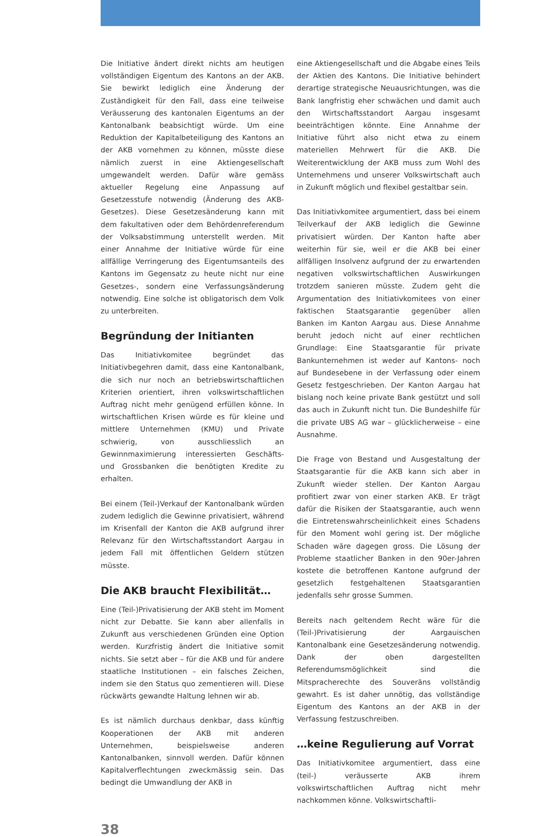Die Initiative ändert direkt nichts am heutigen vollständigen Eigentum des Kantons an der AKB. Sie bewirkt lediglich eine Änderung der Zuständigkeit für den Fall, dass eine teilweise Veräusserung des kantonalen Eigentums an der Kantonalbank beabsichtigt würde. Um eine Reduktion der Kapitalbeteiligung des Kantons an der AKB vornehmen zu können, müsste diese nämlich zuerst in eine Aktiengesellschaft umgewandelt werden. Dafür wäre gemäss aktueller Regelung eine Anpassung auf Gesetzesstufe notwendig (Änderung des AKB-Gesetzes). Diese Gesetzesänderung kann mit dem fakultativen oder dem Behördenreferendum der Volksabstimmung unterstellt werden. Mit einer Annahme der Initiative würde für eine allfällige Verringerung des Eigentumsanteils des Kantons im Gegensatz zu heute nicht nur eine Gesetzes-, sondern eine Verfassungsänderung notwendig. Eine solche ist obligatorisch dem Volk zu unterbreiten.
Begründung der Initianten
Das Initiativkomitee begründet das Initiativbegehren damit, dass eine Kantonalbank, die sich nur noch an betriebswirtschaftlichen Kriterien orientiert, ihren volkswirtschaftlichen Auftrag nicht mehr genügend erfüllen könne. In wirtschaftlichen Krisen würde es für kleine und mittlere Unternehmen (KMU) und Private schwierig, von ausschliesslich an Gewinnmaximierung interessierten Geschäfts- und Grossbanken die benötigten Kredite zu erhalten.
Bei einem (Teil-)Verkauf der Kantonalbank würden zudem lediglich die Gewinne privatisiert, während im Krisenfall der Kanton die AKB aufgrund ihrer Relevanz für den Wirtschaftsstandort Aargau in jedem Fall mit öffentlichen Geldern stützen müsste.
Die AKB braucht Flexibilität…
Eine (Teil-)Privatisierung der AKB steht im Moment nicht zur Debatte. Sie kann aber allenfalls in Zukunft aus verschiedenen Gründen eine Option werden. Kurzfristig ändert die Initiative somit nichts. Sie setzt aber – für die AKB und für andere staatliche Institutionen – ein falsches Zeichen, indem sie den Status quo zementieren will. Diese rückwärts gewandte Haltung lehnen wir ab.
Es ist nämlich durchaus denkbar, dass künftig Kooperationen der AKB mit anderen Unternehmen, beispielsweise anderen Kantonalbanken, sinnvoll werden. Dafür können Kapitalverflechtungen zweckmässig sein. Das bedingt die Umwandlung der AKB in
eine Aktiengesellschaft und die Abgabe eines Teils der Aktien des Kantons. Die Initiative behindert derartige strategische Neuausrichtungen, was die Bank langfristig eher schwächen und damit auch den Wirtschaftsstandort Aargau insgesamt beeinträchtigen könnte. Eine Annahme der Initiative führt also nicht etwa zu einem materiellen Mehrwert für die AKB. Die Weiterentwicklung der AKB muss zum Wohl des Unternehmens und unserer Volkswirtschaft auch in Zukunft möglich und flexibel gestaltbar sein.
Das Initiativkomitee argumentiert, dass bei einem Teilverkauf der AKB lediglich die Gewinne privatisiert würden. Der Kanton hafte aber weiterhin für sie, weil er die AKB bei einer allfälligen Insolvenz aufgrund der zu erwartenden negativen volkswirtschaftlichen Auswirkungen trotzdem sanieren müsste. Zudem geht die Argumentation des Initiativkomitees von einer faktischen Staatsgarantie gegenüber allen Banken im Kanton Aargau aus. Diese Annahme beruht jedoch nicht auf einer rechtlichen Grundlage: Eine Staatsgarantie für private Bankunternehmen ist weder auf Kantons- noch auf Bundesebene in der Verfassung oder einem Gesetz festgeschrieben. Der Kanton Aargau hat bislang noch keine private Bank gestützt und soll das auch in Zukunft nicht tun. Die Bundeshilfe für die private UBS AG war – glücklicherweise – eine Ausnahme.
Die Frage von Bestand und Ausgestaltung der Staatsgarantie für die AKB kann sich aber in Zukunft wieder stellen. Der Kanton Aargau profitiert zwar von einer starken AKB. Er trägt dafür die Risiken der Staatsgarantie, auch wenn die Eintretenswahrscheinlichkeit eines Schadens für den Moment wohl gering ist. Der mögliche Schaden wäre dagegen gross. Die Lösung der Probleme staatlicher Banken in den 90er-Jahren kostete die betroffenen Kantone aufgrund der gesetzlich festgehaltenen Staatsgarantien jedenfalls sehr grosse Summen.
Bereits nach geltendem Recht wäre für die (Teil-)Privatisierung der Aargauischen Kantonalbank eine Gesetzesänderung notwendig. Dank der oben dargestellten Referendumsmöglichkeit sind die Mitspracherechte des Souveräns vollständig gewahrt. Es ist daher unnötig, das vollständige Eigentum des Kantons an der AKB in der Verfassung festzuschreiben.
…keine Regulierung auf Vorrat
Das Initiativkomitee argumentiert, dass eine (teil-) veräusserte AKB ihrem volkswirtschaftlichen Auftrag nicht mehr nachkommen könne. Volkswirtschaftli-
38